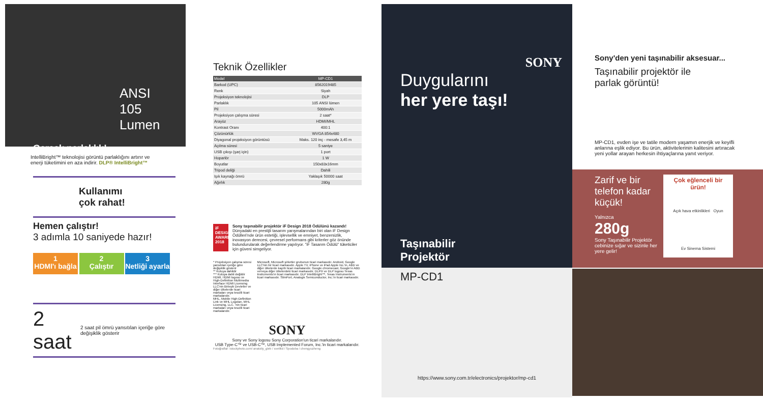ANSI
105 Lumen
Gerçek parlaklık!
IntelliBright™ teknolojisi görüntü parlaklığını artırır ve enerji tüketimini en aza indirir. DLP® IntelliBright™
Kullanımı
çok rahat!
Hemen çalıştır!
3 adımla 10 saniyede hazır!
1
HDMI'ı bağla 2
Çalıştır 3
Netliği ayarla
2 saat 2 saat pil ömrü yansıtılan içeriğe göre değişiklik gösterir
Teknik Özellikler
| Model | MP-CD1 |
| --- | --- |
| Barkod (UPC) | 8562019485 |
| Renk | Siyah |
| Projeksiyon teknolojisi | DLP |
| Parlaklık | 105 ANSI lümen |
| Pil | 5000mAh |
| Projeksiyon çalışma süresi | 2 saat* |
| Arayüz | HDMI/MHL |
| Kontrast Oranı | 400:1 |
| Çözünürlük | WVGA 854x480 |
| Diyagonal projeksiyon görüntüsü | Maks. 120 inç - mesafe 3,45 m |
| Açılma süresi | 5 saniye |
| USB çıkışı (şarj için) | 1 port |
| Hoparlör | 1 W |
| Boyutlar | 150x83x16mm |
| Tripod deliği | Dahili |
| Işık kaynağı ömrü | Yaklaşık 50000 saat |
| Ağırlık | 280g |
iF DESIGN AWARD 2018
Sony taşınabilir projektör iF Design 2018 Ödülünü kazandı!
Dünyadaki en prestijli tasarım yarışmalarından biri olan iF Design Ödülleri'nde ürün estetiği, işlevsellik ve emniyet, benzersizlik, inovasyon derecesi, çevresel performans gibi kriterler göz önünde bulundurularak değerlendirme yapılıyor. "iF Tasarım Ödülü" tüketiciler için güveni simgeliyor.
* Projeksiyon çalışma süresi yansıtılan içeriğe göre değişiklik gösterir
** Kutuya dahildir
*** Kutuya dahil değildir
HDMI, HDMI logosu ve High-Definition Multimedia Interface HDMI Licensing LLC'nin Birleşik Devletler ve diğer ülkelerde ticari markaları veya tescilli ticari markalarıdır.
MHL, Mobile High-Definition Link ve MHL Logoları, MHL Licensing, LLC. 'nin ticari markaları veya tescilli ticari markalarıdır.
Microsoft, Microsoft şirketler grubunun ticari markasıdır. Android, Google LLC'nin bir ticari markasıdır. Apple TV, iPhone ve iPad Apple Inc.'in, ABD ve diğer ülkelerde kayıtlı ticari markalarıdır. Google chromecast, Google'ın ABD ve/veya diğer ülkelerdeki ticari markasıdır. DLP® ve DLP logosu Texas Instruments'ın ticari markasıdır. DLP IntelliBright™, Texas Instruments'ın ticari markasıdır. SlimPort, Analogix Semiconductor, Inc.'in ticari markasıdır.
SONY
Sony ve Sony logosu Sony Corporation'un ticari markalarıdır.
USB Type-C™ ve USB-C™, USB Implemented Forum, Inc.'in ticari markalarıdır.
Fotoğraflar: istockphoto.com/ anatoliy_gleb / svetlkd / Spodoba / chengyuzheng
SONY
Duygularını
her yere taşı!
Taşınabilir
Projektör
MP-CD1
https://www.sony.com.tr/electronics/projektor/mp-cd1
Sony'den yeni taşınabilir aksesuar...
Taşınabilir projektör ile
parlak görüntü!
MP-CD1, evden işe ve tatile modern yaşamın enerjik ve keyifli anlarına eşlik ediyor. Bu ürün, aktivitelerinin kalitesini artıracak yeni yollar arayan herkesin ihtiyaçlarına yanıt veriyor.
Zarif ve bir telefon kadar küçük!
Yalnızca
280g
Sony Taşınabilir Projektör cebinize sığar ve sizinle her yere gelir!
Çok eğlenceli bir ürün!
Açık hava etkinlikleri Oyun
Ev Sinema Sistemi